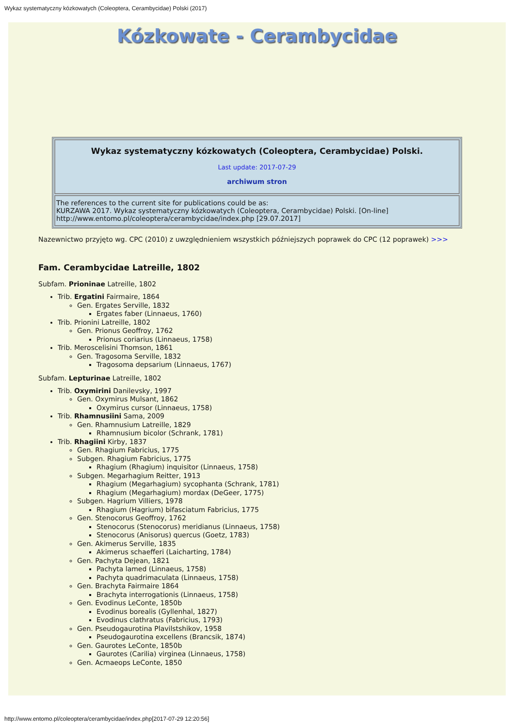Wykaz systematyczny kózkowatych (Coleoptera, Cerambycidae) Polski (2017)
Kózkowate - Cerambycidae
| Wykaz systematyczny kózkowatych (Coleoptera, Cerambycidae) Polski. Last update: 2017-07-29 archiwum stron |
| The references to the current site for publications could be as: KURZAWA 2017. Wykaz systematyczny kózkowatych (Coleoptera, Cerambycidae) Polski. [On-line] http://www.entomo.pl/coleoptera/cerambycidae/index.php [29.07.2017] |
Nazewnictwo przyjęto wg. CPC (2010) z uwzględnieniem wszystkich późniejszych poprawek do CPC (12 poprawek) >>>
Fam. Cerambycidae Latreille, 1802
Subfam. Prioninae Latreille, 1802
Trib. Ergatini Fairmaire, 1864
Gen. Ergates Serville, 1832
Ergates faber (Linnaeus, 1760)
Trib. Prionini Latreille, 1802
Gen. Prionus Geoffroy, 1762
Prionus coriarius (Linnaeus, 1758)
Trib. Meroscelisini Thomson, 1861
Gen. Tragosoma Serville, 1832
Tragosoma depsarium (Linnaeus, 1767)
Subfam. Lepturinae Latreille, 1802
Trib. Oxymirini Danilevsky, 1997
Gen. Oxymirus Mulsant, 1862
Oxymirus cursor (Linnaeus, 1758)
Trib. Rhamnusiini Sama, 2009
Gen. Rhamnusium Latreille, 1829
Rhamnusium bicolor (Schrank, 1781)
Trib. Rhagiini Kirby, 1837
Gen. Rhagium Fabricius, 1775
Subgen. Rhagium Fabricius, 1775
Rhagium (Rhagium) inquisitor (Linnaeus, 1758)
Subgen. Megarhagium Reitter, 1913
Rhagium (Megarhagium) sycophanta (Schrank, 1781)
Rhagium (Megarhagium) mordax (DeGeer, 1775)
Subgen. Hagrium Villiers, 1978
Rhagium (Hagrium) bifasciatum Fabricius, 1775
Gen. Stenocorus Geoffroy, 1762
Stenocorus (Stenocorus) meridianus (Linnaeus, 1758)
Stenocorus (Anisorus) quercus (Goetz, 1783)
Gen. Akimerus Serville, 1835
Akimerus schaefferi (Laicharting, 1784)
Gen. Pachyta Dejean, 1821
Pachyta lamed (Linnaeus, 1758)
Pachyta quadrimaculata (Linnaeus, 1758)
Gen. Brachyta Fairmaire 1864
Brachyta interrogationis (Linnaeus, 1758)
Gen. Evodinus LeConte, 1850b
Evodinus borealis (Gyllenhal, 1827)
Evodinus clathratus (Fabricius, 1793)
Gen. Pseudogaurotina Plavilstshikov, 1958
Pseudogaurotina excellens (Brancsik, 1874)
Gen. Gaurotes LeConte, 1850b
Gaurotes (Carilia) virginea (Linnaeus, 1758)
Gen. Acmaeops LeConte, 1850
http://www.entomo.pl/coleoptera/cerambycidae/index.php[2017-07-29 12:20:56]